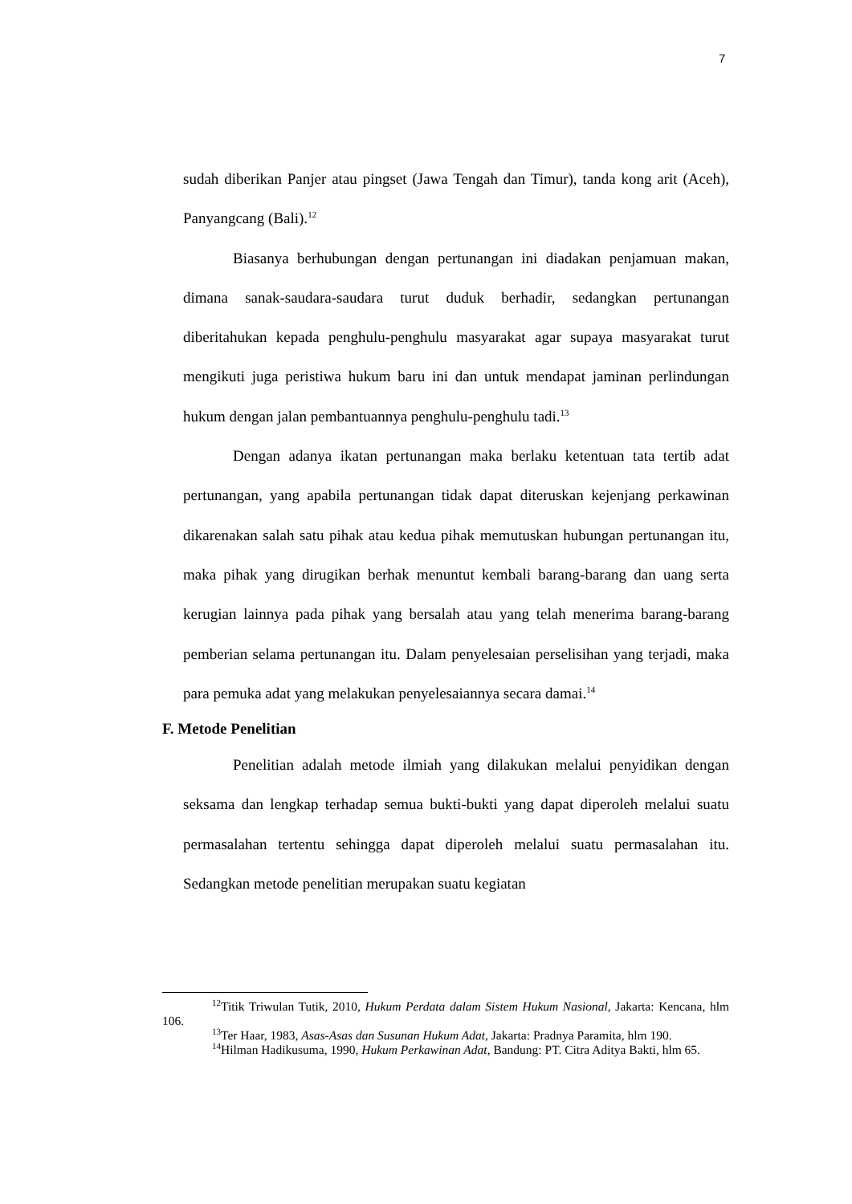7
sudah diberikan Panjer atau pingset (Jawa Tengah dan Timur), tanda kong arit (Aceh), Panyangcang (Bali).<sup>12</sup>
Biasanya berhubungan dengan pertunangan ini diadakan penjamuan makan, dimana sanak-saudara-saudara turut duduk berhadir, sedangkan pertunangan diberitahukan kepada penghulu-penghulu masyarakat agar supaya masyarakat turut mengikuti juga peristiwa hukum baru ini dan untuk mendapat jaminan perlindungan hukum dengan jalan pembantuannya penghulu-penghulu tadi.<sup>13</sup>
Dengan adanya ikatan pertunangan maka berlaku ketentuan tata tertib adat pertunangan, yang apabila pertunangan tidak dapat diteruskan kejenjang perkawinan dikarenakan salah satu pihak atau kedua pihak memutuskan hubungan pertunangan itu, maka pihak yang dirugikan berhak menuntut kembali barang-barang dan uang serta kerugian lainnya pada pihak yang bersalah atau yang telah menerima barang-barang pemberian selama pertunangan itu. Dalam penyelesaian perselisihan yang terjadi, maka para pemuka adat yang melakukan penyelesaiannya secara damai.<sup>14</sup>
F. Metode Penelitian
Penelitian adalah metode ilmiah yang dilakukan melalui penyidikan dengan seksama dan lengkap terhadap semua bukti-bukti yang dapat diperoleh melalui suatu permasalahan tertentu sehingga dapat diperoleh melalui suatu permasalahan itu. Sedangkan metode penelitian merupakan suatu kegiatan
<sup>12</sup> Titik Triwulan Tutik, 2010, Hukum Perdata dalam Sistem Hukum Nasional, Jakarta: Kencana, hlm 106.
<sup>13</sup> Ter Haar, 1983, Asas-Asas dan Susunan Hukum Adat, Jakarta: Pradnya Paramita, hlm 190.
<sup>14</sup> Hilman Hadikusuma, 1990, Hukum Perkawinan Adat, Bandung: PT. Citra Aditya Bakti, hlm 65.